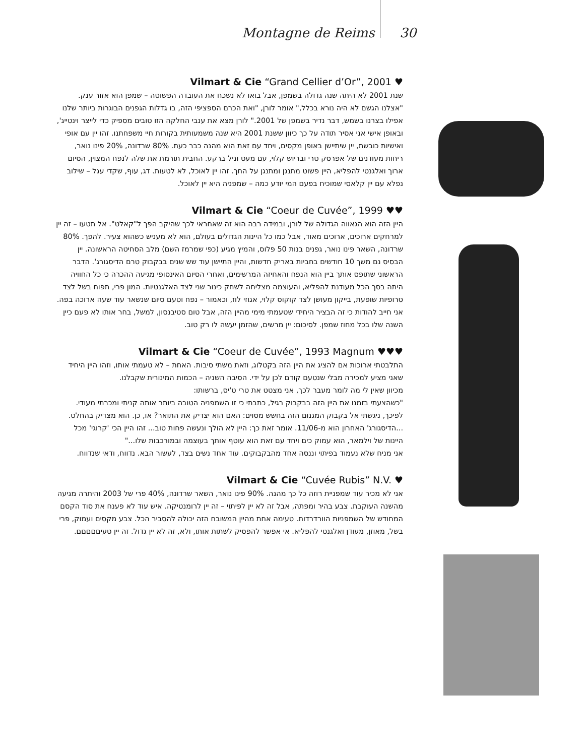Montagne de Reims 30
Vilmart & Cie “Grand Cellier d’Or”, 2001 ♥
שנת 2001 לא היתה שנה גדולה בשמפן, אבל בואו לא נשכח את העובדה הפשוטה – שמפן הוא אזור ענק. "אצלנו הגשם לא היה נורא בכלל," אומר לורן, "ואת הכרם הספציפי הזה, בו גדלות הגפנים הבוגרות ביותר שלנו אפילו בצרנו בשמש, דבר נדיר בשמפן של 2001." לורן מצא את ענבי החלקה הזו טובים מספיק כדי לייצר וינטייג', ובאופן אישי אני אסיר תודה על כך כיוון ששנת 2001 היא שנה משמעותית בקורות חיי משפחתנו. זהו יין עם אופי ואישיות כובשת, יין שיתיישן באופן מקסים, ויחד עם זאת הוא מהנה כבר כעת. 80% שרדונה, 20% פינו נואר, ריחות מעודנים של אפרסק טרי ובריוש קלוי, עם מעט וניל ברקע. החבית תורמת את שלה לנפח המצוין, הסיום ארוך ואלגנטי להפליא, היין פשוט מתנגן ומתנגן על החך. זהו יין לאוכל, לא לטעות. דג, עוף, שקדי עגל – שילוב נפלא עם יין קלאסי שמוכיח בפעם המי יודע כמה – שמפניה היא יין לאוכל.
Vilmart & Cie “Coeur de Cuvée”, 1999 ♥♥
היין הזה הוא הגאווה הגדולה של לורן, ובמידה רבה הוא זה שאחראי לכך שהיקב הפך ל"קאלט". אל תטעו – זה יין למרחקים ארוכים, ארוכים מאוד, אבל כמו כל היינות הגדולים בעולם, הוא לא מעניש כשהוא צעיר. להפך. 80% שרדונה, השאר פינו נואר, גפנים בנות 50 פלוס, והמיץ מגיע (כפי שמרמז השם) מלב הסחיטה הראשונה. יין הבסיס נם משך 10 חודשים בחביות באריק חדשות, והיין התיישן עוד שש שנים בבקבוק טרם הדיסגורג'. הדבר הראשוני שתופס אותך ביין הוא הנפח והאחיזה המרשימים, ואחרי הסיום האינסופי מגיעה ההכרה כי כל החוויה היתה בסך הכל מעודנת להפליא, והעוצמה מצליחה לשחק כינור שני לצד האלגנטיות. המון פרי, תפוח בשל לצד טרופיות שופעת, בייקון מעושן לצד קוקוס קלוי, אגוזי לוז, וכאמור – נפח וטעם סיום שנשאר עוד שעה ארוכה בפה. אני חייב להודות כי זה הבציר היחידי שטעמתי מימי מהיין הזה, אבל טום סטיבנסון, למשל, בחר אותו לא פעם כיין השנה שלו בכל מחוז שמפן. לסיכום: יין מרשים, שהזמן יעשה לו רק טוב.
Vilmart & Cie “Coeur de Cuvée”, 1993 Magnum ♥♥♥
התלבטתי ארוכות אם להציג את היין הזה בקטלוג, וזאת משתי סיבות. האחת – לא טעמתי אותו, וזהו היין היחיד שאני מציע למכירה מבלי שנטעם קודם לכן על ידי. הסיבה השניה – הכמות המינורית שקבלנו.
מכיוון שאין לי מה לומר מעבר לכך, אני מצטט את טרי ט'יס, ברשותו:
"כשהצעתי בזמנו את היין הזה בבקבוק רגיל, כתבתי כי זו השמפניה הטובה ביותר אותה קניתי ומכרתי מעודי. לפיכך, ניגשתי אל בקבוק המגנום הזה בחשש מסוים: האם הוא יצדיק את התואר? או, כן. הוא מצדיק בהחלט.
...הדיסגורג' האחרון הוא מ-11/06. אומר זאת כך: היין לא הולך ונעשה פחות טוב... זהו היין הכי 'קרוגי' מכל היינות של וילמאר, הוא עמוק כים ויחד עם זאת הוא עוטף אותך בעוצמה ובמורכבות שלו..."
אני מניח שלא נעמוד בפיתוי וננסה אחד מהבקבוקים. עוד אחד נשים בצד, לעשור הבא. נדווח, ודאי שנדווח.
Vilmart & Cie “Cuvée Rubis” N.V. ♥
אני לא מכיר עוד שמפניית רוזה כל כך מהנה. 90% פינו נואר, השאר שרדונה, 40% פרי של 2003 והיתרה מגיעה מהשנה העוקבת. צבע בהיר ומפתה, אבל זה לא יין לפיתוי – זה יין לרומנטיקה. איש עוד לא פענח את סוד הקסם המחודש של השמפניות הוורדרדות. טעימה אחת מהיין המשובח הזה יכולה להסביר הכל. צבע מקסים ועמוק, פרי בשל, מאוזן, מעודן ואלגנטי להפליא. אי אפשר להפסיק לשתות אותו, ולא, זה לא יין גדול. זה יין טעיםםםםם.